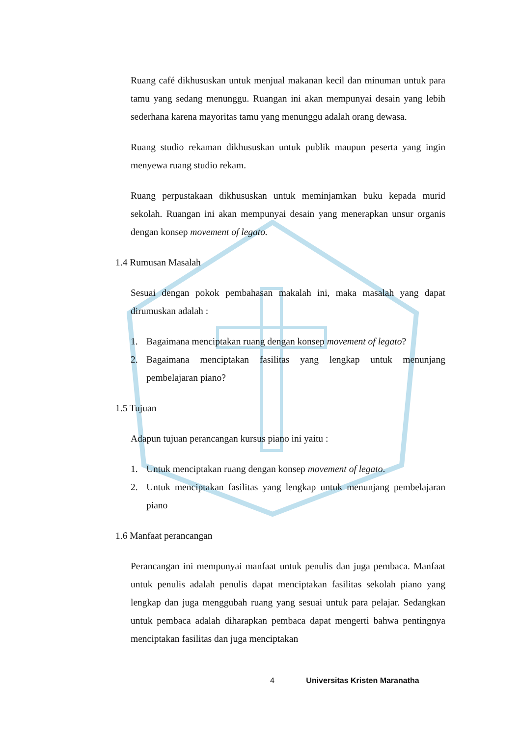Ruang café dikhususkan untuk menjual makanan kecil dan minuman untuk para tamu yang sedang menunggu. Ruangan ini akan mempunyai desain yang lebih sederhana karena mayoritas tamu yang menunggu adalah orang dewasa.
Ruang studio rekaman dikhususkan untuk publik maupun peserta yang ingin menyewa ruang studio rekam.
Ruang perpustakaan dikhususkan untuk meminjamkan buku kepada murid sekolah. Ruangan ini akan mempunyai desain yang menerapkan unsur organis dengan konsep movement of legato.
1.4 Rumusan Masalah
Sesuai dengan pokok pembahasan makalah ini, maka masalah yang dapat dirumuskan adalah :
1. Bagaimana menciptakan ruang dengan konsep movement of legato?
2. Bagaimana menciptakan fasilitas yang lengkap untuk menunjang pembelajaran piano?
1.5 Tujuan
Adapun tujuan perancangan kursus piano ini yaitu :
1. Untuk menciptakan ruang dengan konsep movement of legato.
2. Untuk menciptakan fasilitas yang lengkap untuk menunjang pembelajaran piano
1.6 Manfaat perancangan
Perancangan ini mempunyai manfaat untuk penulis dan juga pembaca. Manfaat untuk penulis adalah penulis dapat menciptakan fasilitas sekolah piano yang lengkap dan juga menggubah ruang yang sesuai untuk para pelajar. Sedangkan untuk pembaca adalah diharapkan pembaca dapat mengerti bahwa pentingnya menciptakan fasilitas dan juga menciptakan
4 Universitas Kristen Maranatha